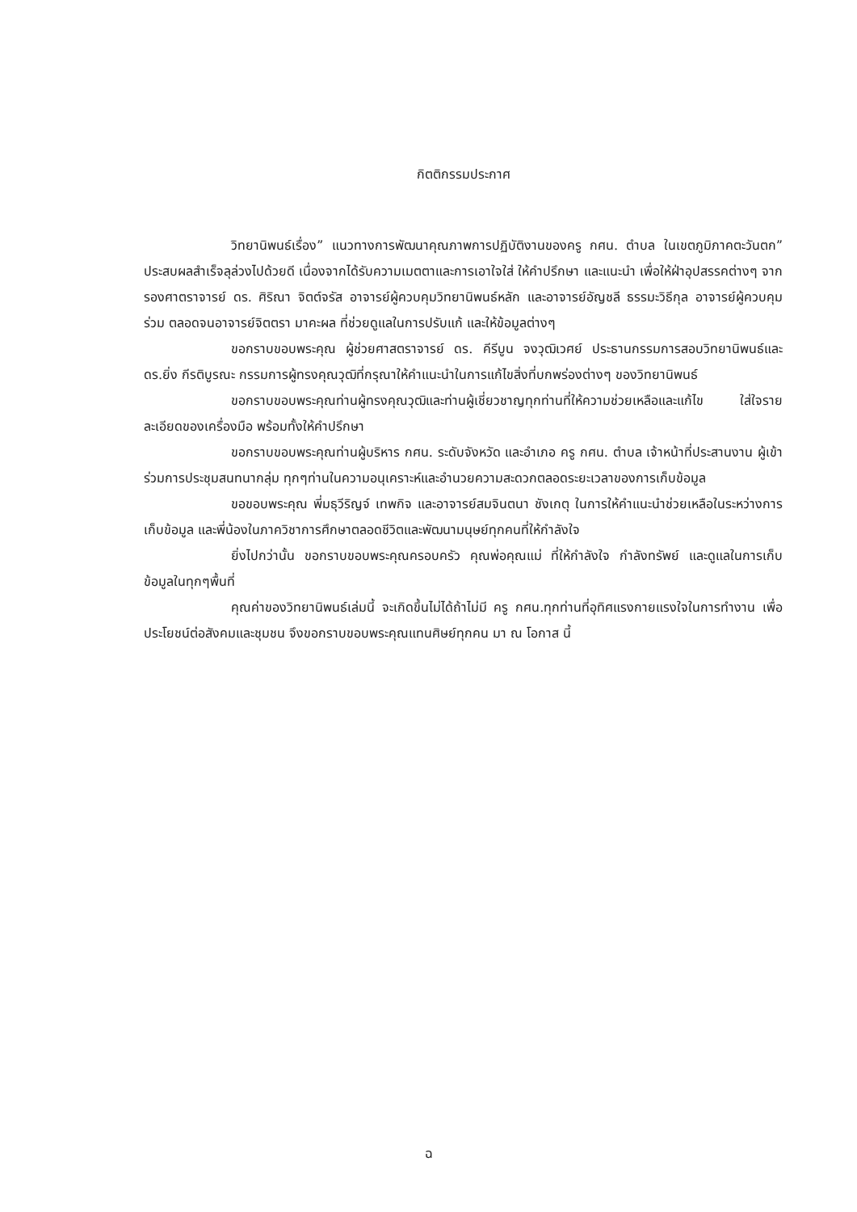กิตติกรรมประกาศ
วิทยานิพนธ์เรื่อง” แนวทางการพัฒนาคุณภาพการปฏิบัติงานของครู กศน. ตำบล ในเขตภูมิภาคตะวันตก” ประสบผลสำเร็จลุล่วงไปด้วยดี เนื่องจากได้รับความเมตตาและการเอาใจใส่ ให้คำปรึกษา และแนะนำ เพื่อให้ฝ่าอุปสรรคต่างๆ จาก รองศาตราจารย์ ดร. ศิริณา จิตต์จรัส อาจารย์ผู้ควบคุมวิทยานิพนธ์หลัก และอาจารย์อัญชลี ธรรมะวิธีกุล อาจารย์ผู้ควบคุมร่วม ตลอดจนอาจารย์จิตตรา มาคะผล ที่ช่วยดูแลในการปรับแก้ และให้ข้อมูลต่างๆ
ขอกราบขอบพระคุณ ผู้ช่วยศาสตราจารย์ ดร. คีรีบูน จงวุฒิเวศย์ ประธานกรรมการสอบวิทยานิพนธ์และดร.ยิ่ง กีรติบูรณะ กรรมการผู้ทรงคุณวุฒิที่กรุณาให้คำแนะนำในการแก้ไขสิ่งที่บกพร่องต่างๆ ของวิทยานิพนธ์
ขอกราบขอบพระคุณท่านผู้ทรงคุณวุฒิและท่านผู้เชี่ยวชาญทุกท่านที่ให้ความช่วยเหลือและแก้ไข ใส่ใจรายละเอียดของเครื่องมือ พร้อมทั้งให้คำปรึกษา
ขอกราบขอบพระคุณท่านผู้บริหาร กศน. ระดับจังหวัด และอำเภอ ครู กศน. ตำบล เจ้าหน้าที่ประสานงาน ผู้เข้าร่วมการประชุมสนทนากลุ่ม ทุกๆท่านในความอนุเคราะห์และอำนวยความสะดวกตลอดระยะเวลาของการเก็บข้อมูล
ขอขอบพระคุณ พี่มธุวีริญจ์ เทพกิจ และอาจารย์สมจินตนา ชังเกตุ ในการให้คำแนะนำช่วยเหลือในระหว่างการเก็บข้อมูล และพี่น้องในภาควิชาการศึกษาตลอดชีวิตและพัฒนามนุษย์ทุกคนที่ให้กำลังใจ
ยิ่งไปกว่านั้น ขอกราบขอบพระคุณครอบครัว คุณพ่อคุณแม่ ที่ให้กำลังใจ กำลังทรัพย์ และดูแลในการเก็บข้อมูลในทุกๆพื้นที่
คุณค่าของวิทยานิพนธ์เล่มนี้ จะเกิดขึ้นไม่ได้ถ้าไม่มี ครู กศน.ทุกท่านที่อุทิศแรงกายแรงใจในการทำงาน เพื่อประโยชน์ต่อสังคมและชุมชน จึงขอกราบขอบพระคุณแทนศิษย์ทุกคน มา ณ โอกาส นี้
ฉ